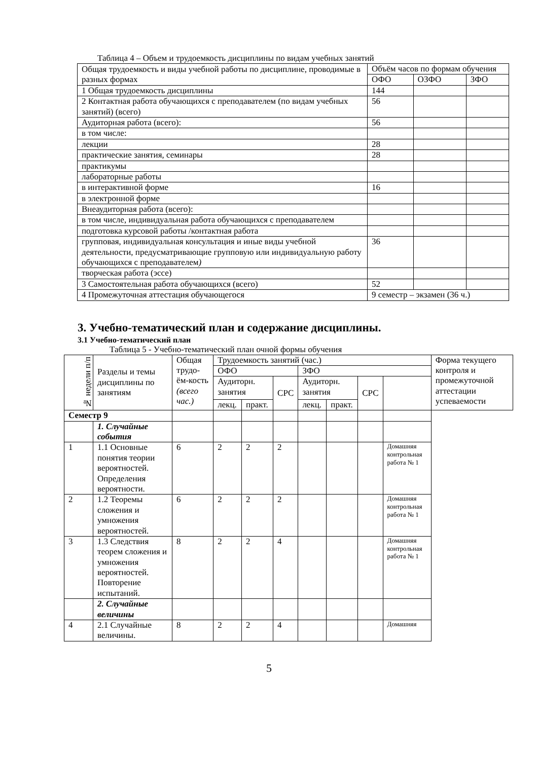Таблица 4 – Объем и трудоемкость дисциплины по видам учебных занятий
| Общая трудоемкость и виды учебной работы по дисциплине, проводимые в разных формах | Объём часов по формам обучения | | |
| | ОФО | ОЗФО | ЗФО |
| 1 Общая трудоемкость дисциплины | 144 | | |
| 2 Контактная работа обучающихся с преподавателем (по видам учебных занятий) (всего) | 56 | | |
| Аудиторная работа (всего): | 56 | | |
| в том числе: | | | |
| лекции | 28 | | |
| практические занятия, семинары | 28 | | |
| практикумы | | | |
| лабораторные работы | | | |
| в интерактивной форме | 16 | | |
| в электронной форме | | | |
| Внеаудиторная работа (всего): | | | |
| в том числе, индивидуальная работа обучающихся с преподавателем | | | |
| подготовка курсовой работы /контактная работа | | | |
| групповая, индивидуальная консультация и иные виды учебной деятельности, предусматривающие групповую или индивидуальную работу обучающихся с преподавателем ) | 36 | | |
| творческая работа (эссе) | | | |
| 3 Самостоятельная работа обучающихся (всего) | 52 | | |
| 4 Промежуточная аттестация обучающегося | 9 семестр – экзамен (36 ч.) | | |
3. Учебно-тематический план и содержание дисциплины.
3.1 Учебно-тематический план
Таблица 5 - Учебно-тематический план очной формы обучения
| № недели п/п | Разделы и темы дисциплины по занятиям | Общая трудо-ём-кость (всего час.) | Трудоемкость занятий (час.) | | | | | | | Форма текущего контроля и промежуточной аттестации успеваемости |
| --- | --- | --- | --- | --- | --- | --- | --- | --- | --- | --- |
| | | | ОФО | | | ЗФО | | | | |
| | | | Аудиторн. занятия | | СРС | Аудиторн. занятия | | СРС | | |
| | | | лекц. | практ. | | лекц. | практ. | | | |
| Семестр 9 | | | | | | | | | | |
| | 1. Случайные события | | | | | | | | | |
| 1 | 1.1 Основные понятия теории вероятностей. Определения вероятности. | 6 | 2 | 2 | 2 | | | | Домашняя контрольная работа № 1 | |
| 2 | 1.2 Теоремы сложения и умножения вероятностей. | 6 | 2 | 2 | 2 | | | | Домашняя контрольная работа № 1 | |
| 3 | 1.3 Следствия теорем сложения и умножения вероятностей. Повторение испытаний. | 8 | 2 | 2 | 4 | | | | Домашняя контрольная работа № 1 | |
| | 2. Случайные величины | | | | | | | | | |
| 4 | 2.1 Случайные величины. | 8 | 2 | 2 | 4 | | | | Домашняя | |
5